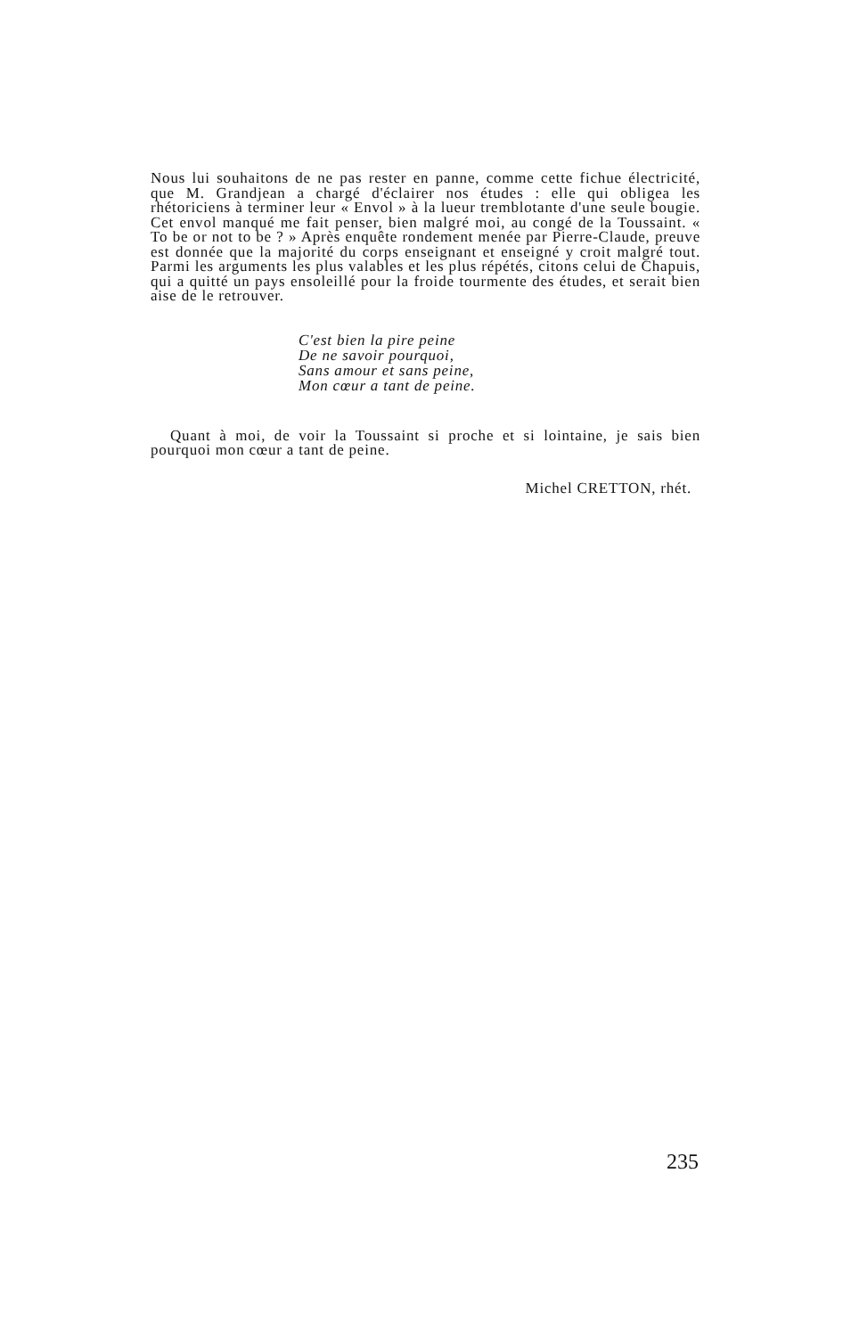Nous lui souhaitons de ne pas rester en panne, comme cette fichue électricité, que M. Grandjean a chargé d'éclairer nos études : elle qui obligea les rhétoriciens à terminer leur « Envol » à la lueur tremblotante d'une seule bougie. Cet envol manqué me fait penser, bien malgré moi, au congé de la Toussaint. « To be or not to be ? » Après enquête rondement menée par Pierre-Claude, preuve est donnée que la majorité du corps enseignant et enseigné y croit malgré tout. Parmi les arguments les plus valables et les plus répétés, citons celui de Chapuis, qui a quitté un pays ensoleillé pour la froide tourmente des études, et serait bien aise de le retrouver.
C'est bien la pire peine
De ne savoir pourquoi,
Sans amour et sans peine,
Mon cœur a tant de peine.
Quant à moi, de voir la Toussaint si proche et si lointaine, je sais bien pourquoi mon cœur a tant de peine.
Michel CRETTON, rhét.
235